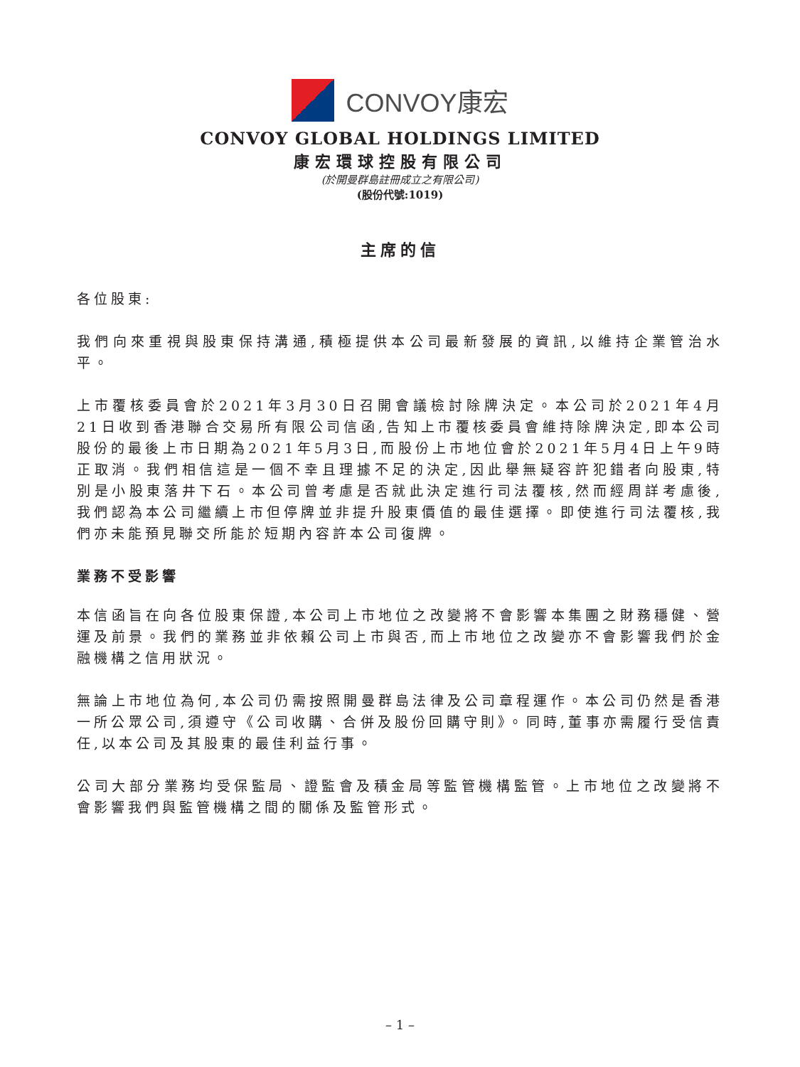CONVOY康宏
CONVOY GLOBAL HOLDINGS LIMITED
康宏環球控股有限公司
(於開曼群島註冊成立之有限公司)
(股份代號:1019)
主席的信
各位股東:
我們向來重視與股東保持溝通,積極提供本公司最新發展的資訊,以維持企業管治水平。
上市覆核委員會於2021年3月30日召開會議檢討除牌決定。本公司於2021年4月21日收到香港聯合交易所有限公司信函,告知上市覆核委員會維持除牌決定,即本公司股份的最後上市日期為2021年5月3日,而股份上市地位會於2021年5月4日上午9時正取消。我們相信這是一個不幸且理據不足的決定,因此舉無疑容許犯錯者向股東,特別是小股東落井下石。本公司曾考慮是否就此決定進行司法覆核,然而經周詳考慮後,我們認為本公司繼續上市但停牌並非提升股東價值的最佳選擇。即使進行司法覆核,我們亦未能預見聯交所能於短期內容許本公司復牌。
業務不受影響
本信函旨在向各位股東保證,本公司上市地位之改變將不會影響本集團之財務穩健、營運及前景。我們的業務並非依賴公司上市與否,而上市地位之改變亦不會影響我們於金融機構之信用狀況。
無論上市地位為何,本公司仍需按照開曼群島法律及公司章程運作。本公司仍然是香港一所公眾公司,須遵守《公司收購、合併及股份回購守則》。同時,董事亦需履行受信責任,以本公司及其股東的最佳利益行事。
公司大部分業務均受保監局、證監會及積金局等監管機構監管。上市地位之改變將不會影響我們與監管機構之間的關係及監管形式。
– 1 –